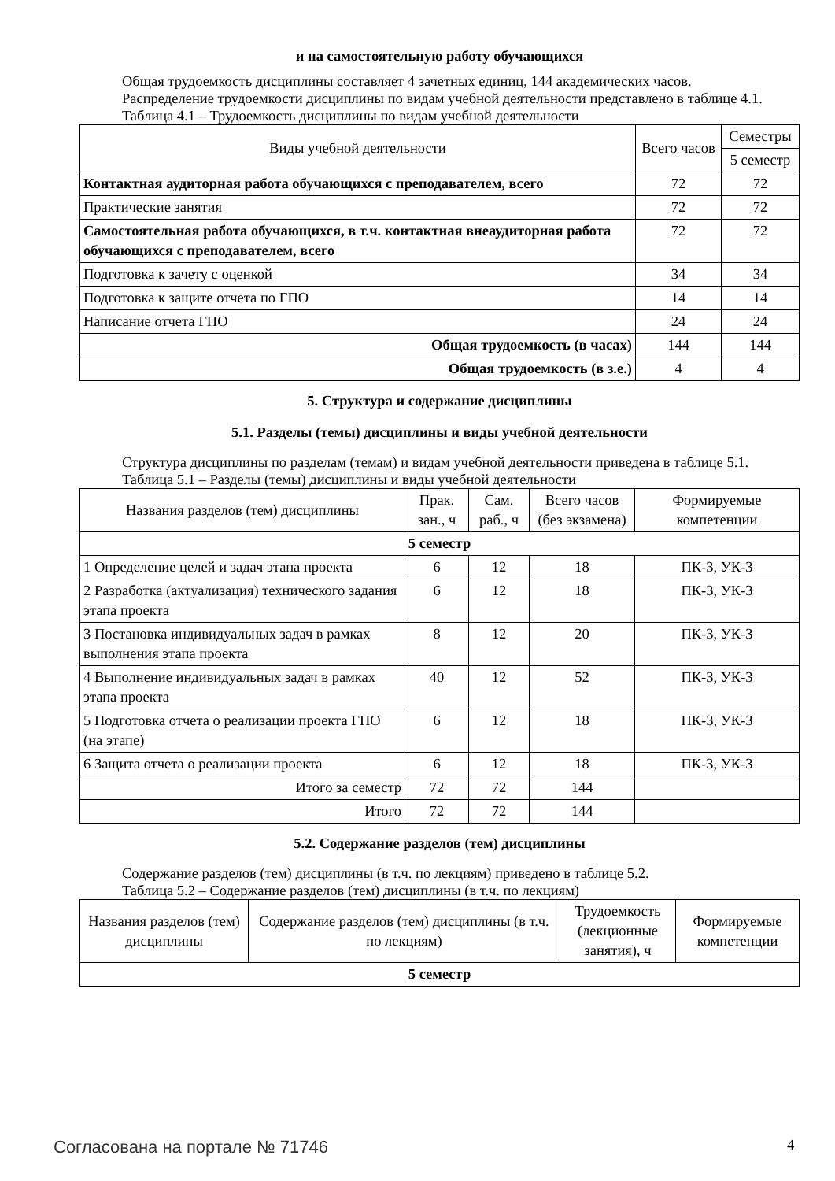и на самостоятельную работу обучающихся
Общая трудоемкость дисциплины составляет 4 зачетных единиц, 144 академических часов.
Распределение трудоемкости дисциплины по видам учебной деятельности представлено в таблице 4.1.
Таблица 4.1 – Трудоемкость дисциплины по видам учебной деятельности
| Виды учебной деятельности | Всего часов | Семестры |
| --- | --- | --- |
| | | 5 семестр |
| Контактная аудиторная работа обучающихся с преподавателем, всего | 72 | 72 |
| Практические занятия | 72 | 72 |
| Самостоятельная работа обучающихся, в т.ч. контактная внеаудиторная работа обучающихся с преподавателем, всего | 72 | 72 |
| Подготовка к зачету с оценкой | 34 | 34 |
| Подготовка к защите отчета по ГПО | 14 | 14 |
| Написание отчета ГПО | 24 | 24 |
| Общая трудоемкость (в часах) | 144 | 144 |
| Общая трудоемкость (в з.е.) | 4 | 4 |
5. Структура и содержание дисциплины
5.1. Разделы (темы) дисциплины и виды учебной деятельности
Структура дисциплины по разделам (темам) и видам учебной деятельности приведена в таблице 5.1.
Таблица 5.1 – Разделы (темы) дисциплины и виды учебной деятельности
| Названия разделов (тем) дисциплины | Прак. зан., ч | Сам. раб., ч | Всего часов (без экзамена) | Формируемые компетенции |
| --- | --- | --- | --- | --- |
| 5 семестр | | | | |
| 1 Определение целей и задач этапа проекта | 6 | 12 | 18 | ПК-3, УК-3 |
| 2 Разработка (актуализация) технического задания этапа проекта | 6 | 12 | 18 | ПК-3, УК-3 |
| 3 Постановка индивидуальных задач в рамках выполнения этапа проекта | 8 | 12 | 20 | ПК-3, УК-3 |
| 4 Выполнение индивидуальных задач в рамках этапа проекта | 40 | 12 | 52 | ПК-3, УК-3 |
| 5 Подготовка отчета о реализации проекта ГПО (на этапе) | 6 | 12 | 18 | ПК-3, УК-3 |
| 6 Защита отчета о реализации проекта | 6 | 12 | 18 | ПК-3, УК-3 |
| Итого за семестр | 72 | 72 | 144 | |
| Итого | 72 | 72 | 144 | |
5.2. Содержание разделов (тем) дисциплины
Содержание разделов (тем) дисциплины (в т.ч. по лекциям) приведено в таблице 5.2.
Таблица 5.2 – Содержание разделов (тем) дисциплины (в т.ч. по лекциям)
| Названия разделов (тем) дисциплины | Содержание разделов (тем) дисциплины (в т.ч. по лекциям) | Трудоемкость (лекционные занятия), ч | Формируемые компетенции |
| --- | --- | --- | --- |
| 5 семестр | | | |
Согласована на портале № 71746 4